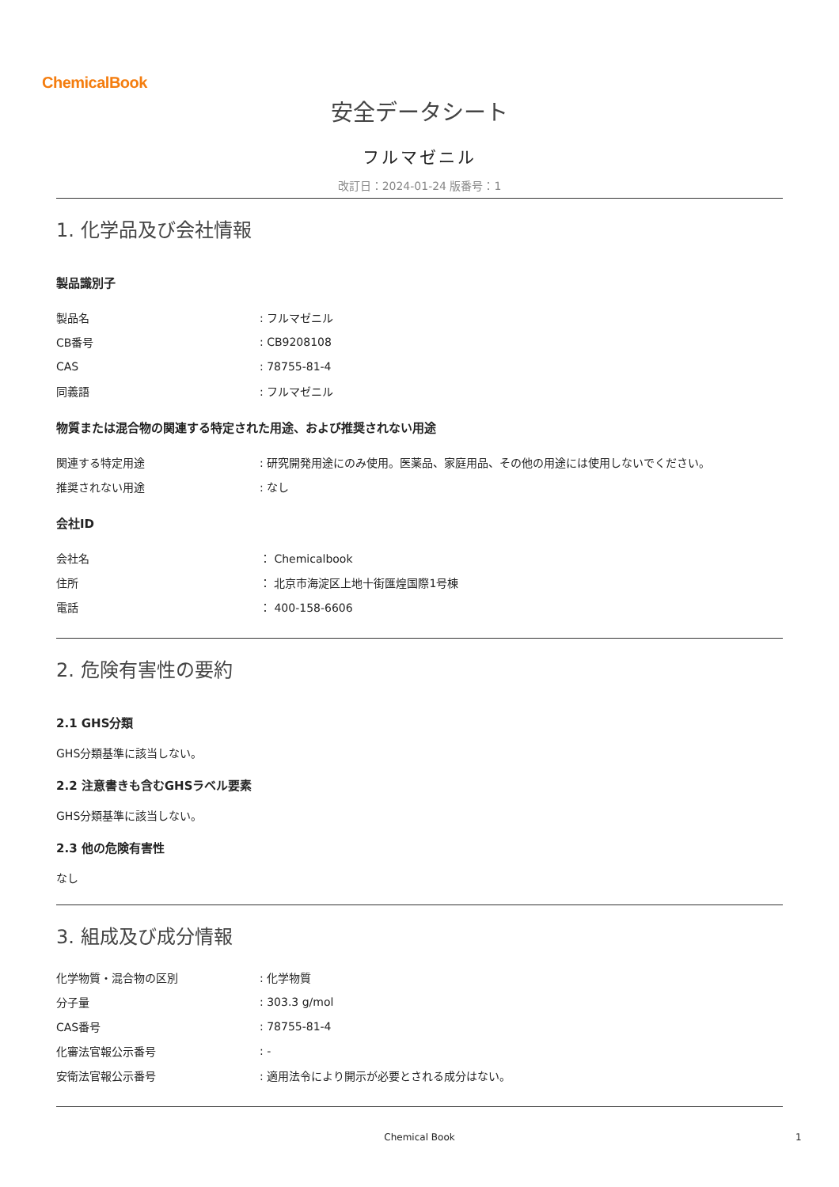ChemicalBook
安全データシート
フルマゼニル
改訂日：2024-01-24 版番号：1
1. 化学品及び会社情報
製品識別子
| 製品名 | : フルマゼニル |
| CB番号 | : CB9208108 |
| CAS | : 78755-81-4 |
| 同義語 | : フルマゼニル |
物質または混合物の関連する特定された用途、および推奨されない用途
| 関連する特定用途 | : 研究開発用途にのみ使用。医薬品、家庭用品、その他の用途には使用しないでください。 |
| 推奨されない用途 | : なし |
会社ID
| 会社名 | ： Chemicalbook |
| 住所 | ： 北京市海淀区上地十街匯煌国際1号棟 |
| 電話 | ： 400-158-6606 |
2. 危険有害性の要約
2.1 GHS分類
GHS分類基準に該当しない。
2.2 注意書きも含むGHSラベル要素
GHS分類基準に該当しない。
2.3 他の危険有害性
なし
3. 組成及び成分情報
| 化学物質・混合物の区別 | : 化学物質 |
| 分子量 | : 303.3 g/mol |
| CAS番号 | : 78755-81-4 |
| 化審法官報公示番号 | : - |
| 安衛法官報公示番号 | : 適用法令により開示が必要とされる成分はない。 |
Chemical Book 1